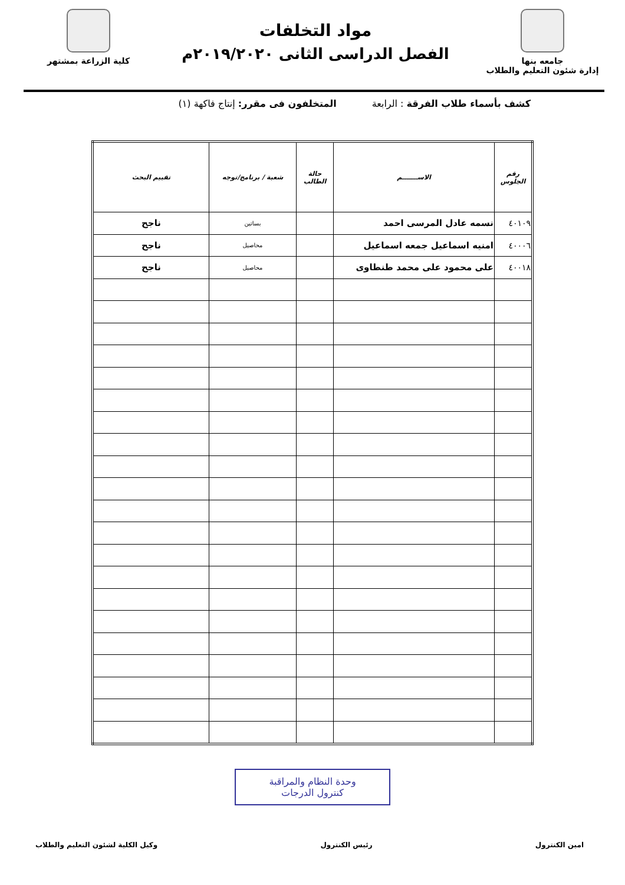جامعه بنها
إدارة شئون التعليم والطلاب
مواد التخلفات
الفصل الدراسى الثانى ٢٠١٩/٢٠٢٠م
كلية الزراعة بمشتهر
كشف بأسماء طلاب الفرقة : الرابعة المتخلفون فى مقرر: إنتاج فاكهة (١)
| رقم الجلوس | الاســـــــم | حالة الطالب | شعبة / برنامج/توجه | تقييم البحث |
| --- | --- | --- | --- | --- |
| ٤٠١٠٩ | نسمه عادل المرسى احمد | | بساتين | ناجح |
| ٤٠٠٠٦ | امنيه اسماعيل جمعه اسماعيل | | محاصيل | ناجح |
| ٤٠٠١٨ | على محمود على محمد طنطاوى | | محاصيل | ناجح |
وحدة النظام والمراقبة
كنترول الدرجات
امين الكنترول رئيس الكنترول وكيل الكلية لشئون التعليم والطلاب